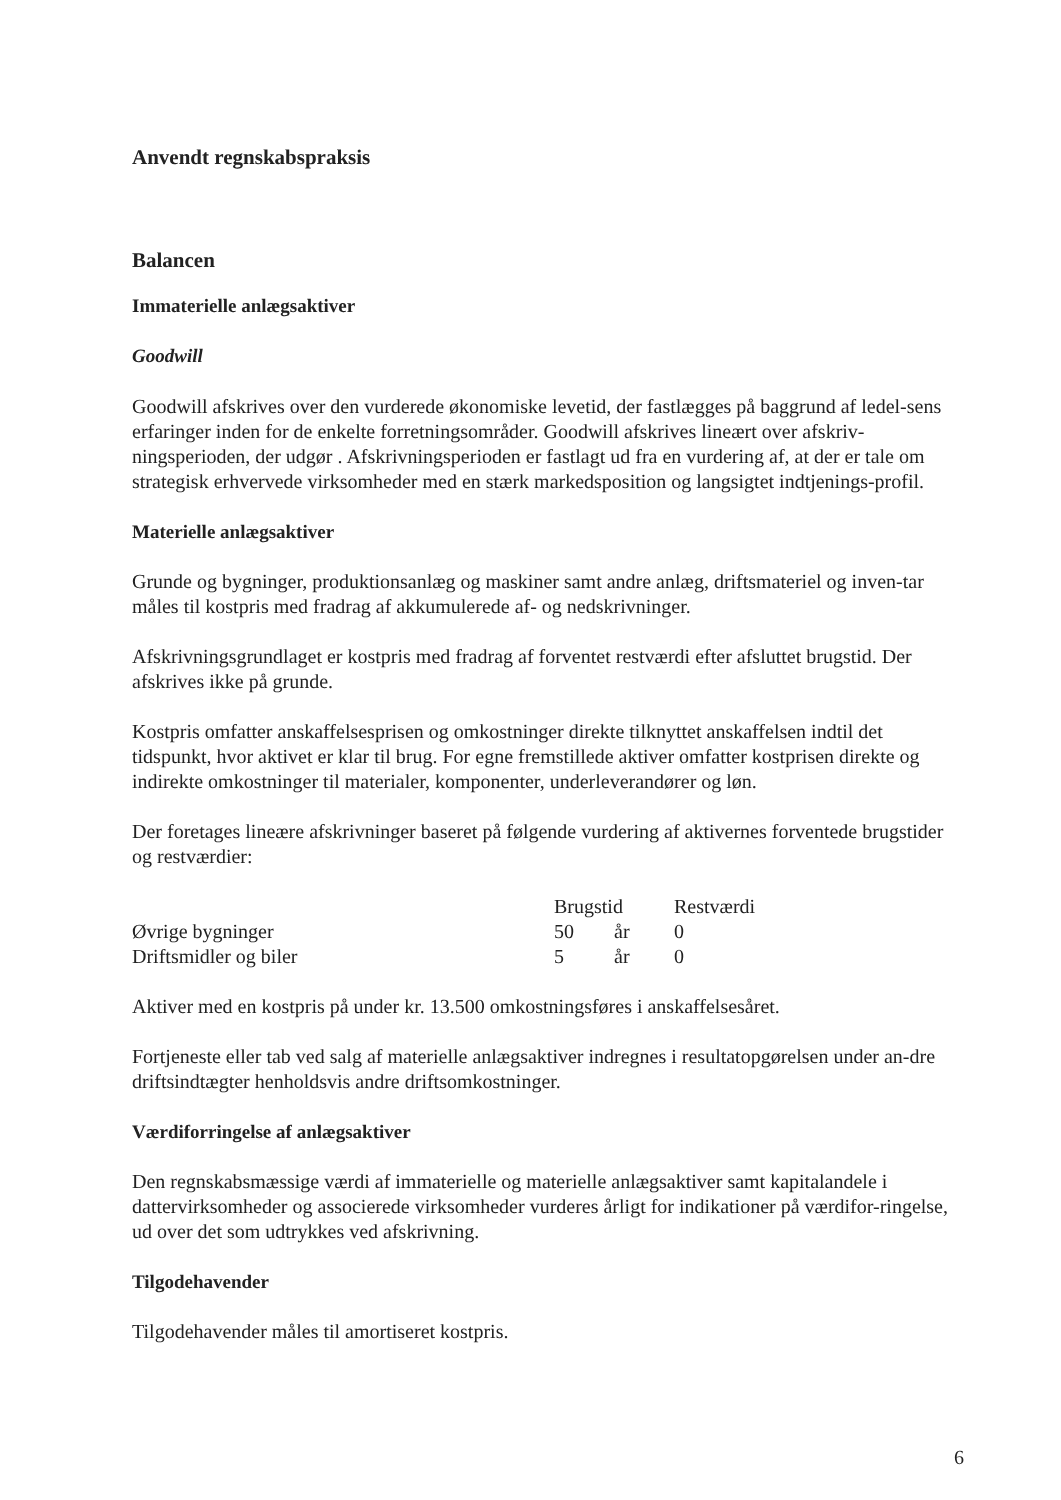Anvendt regnskabspraksis
Balancen
Immaterielle anlægsaktiver
Goodwill
Goodwill afskrives over den vurderede økonomiske levetid, der fastlægges på baggrund af ledel-sens erfaringer inden for de enkelte forretningsområder. Goodwill afskrives lineært over afskriv-ningsperioden, der udgør . Afskrivningsperioden er fastlagt ud fra en vurdering af, at der er tale om strategisk erhvervede virksomheder med en stærk markedsposition og langsigtet indtjenings-profil.
Materielle anlægsaktiver
Grunde og bygninger, produktionsanlæg og maskiner samt andre anlæg, driftsmateriel og inven-tar måles til kostpris med fradrag af akkumulerede af- og nedskrivninger.
Afskrivningsgrundlaget er kostpris med fradrag af forventet restværdi efter afsluttet brugstid. Der afskrives ikke på grunde.
Kostpris omfatter anskaffelsesprisen og omkostninger direkte tilknyttet anskaffelsen indtil det tidspunkt, hvor aktivet er klar til brug. For egne fremstillede aktiver omfatter kostprisen direkte og indirekte omkostninger til materialer, komponenter, underleverandører og løn.
Der foretages lineære afskrivninger baseret på følgende vurdering af aktivernes forventede brugstider og restværdier:
| | Brugstid | | Restværdi |
| --- | --- | --- | --- |
| Øvrige bygninger | 50 | år | 0 |
| Driftsmidler og biler | 5 | år | 0 |
Aktiver med en kostpris på under kr. 13.500 omkostningsføres i anskaffelsesåret.
Fortjeneste eller tab ved salg af materielle anlægsaktiver indregnes i resultatopgørelsen under an-dre driftsindtægter henholdsvis andre driftsomkostninger.
Værdiforringelse af anlægsaktiver
Den regnskabsmæssige værdi af immaterielle og materielle anlægsaktiver samt kapitalandele i dattervirksomheder og associerede virksomheder vurderes årligt for indikationer på værdifor-ringelse, ud over det som udtrykkes ved afskrivning.
Tilgodehavender
Tilgodehavender måles til amortiseret kostpris.
6